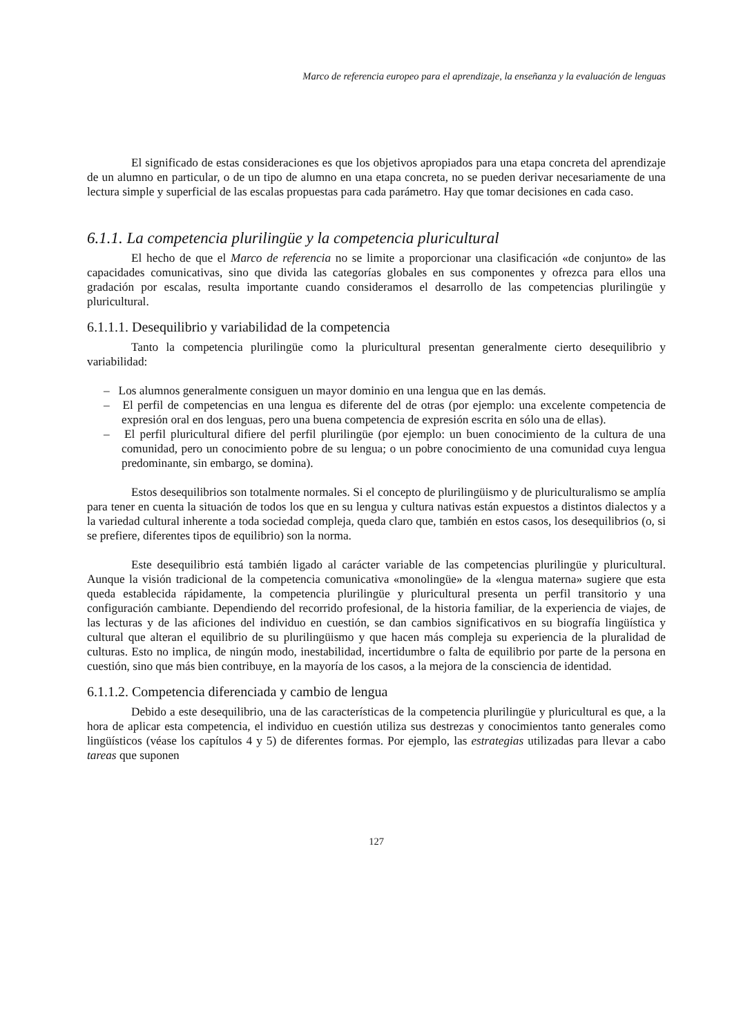Marco de referencia europeo para el aprendizaje, la enseñanza y la evaluación de lenguas
El significado de estas consideraciones es que los objetivos apropiados para una etapa concreta del aprendizaje de un alumno en particular, o de un tipo de alumno en una etapa concreta, no se pueden derivar necesariamente de una lectura simple y superficial de las escalas propuestas para cada parámetro. Hay que tomar decisiones en cada caso.
6.1.1. La competencia plurilingüe y la competencia pluricultural
El hecho de que el Marco de referencia no se limite a proporcionar una clasificación «de conjunto» de las capacidades comunicativas, sino que divida las categorías globales en sus componentes y ofrezca para ellos una gradación por escalas, resulta importante cuando consideramos el desarrollo de las competencias plurilingüe y pluricultural.
6.1.1.1. Desequilibrio y variabilidad de la competencia
Tanto la competencia plurilingüe como la pluricultural presentan generalmente cierto desequilibrio y variabilidad:
– Los alumnos generalmente consiguen un mayor dominio en una lengua que en las demás.
– El perfil de competencias en una lengua es diferente del de otras (por ejemplo: una excelente competencia de expresión oral en dos lenguas, pero una buena competencia de expresión escrita en sólo una de ellas).
– El perfil pluricultural difiere del perfil plurilingüe (por ejemplo: un buen conocimiento de la cultura de una comunidad, pero un conocimiento pobre de su lengua; o un pobre conocimiento de una comunidad cuya lengua predominante, sin embargo, se domina).
Estos desequilibrios son totalmente normales. Si el concepto de plurilingüismo y de pluriculturalismo se amplía para tener en cuenta la situación de todos los que en su lengua y cultura nativas están expuestos a distintos dialectos y a la variedad cultural inherente a toda sociedad compleja, queda claro que, también en estos casos, los desequilibrios (o, si se prefiere, diferentes tipos de equilibrio) son la norma.
Este desequilibrio está también ligado al carácter variable de las competencias plurilingüe y pluricultural. Aunque la visión tradicional de la competencia comunicativa «monolingüe» de la «lengua materna» sugiere que esta queda establecida rápidamente, la competencia plurilingüe y pluricultural presenta un perfil transitorio y una configuración cambiante. Dependiendo del recorrido profesional, de la historia familiar, de la experiencia de viajes, de las lecturas y de las aficiones del individuo en cuestión, se dan cambios significativos en su biografía lingüística y cultural que alteran el equilibrio de su plurilingüismo y que hacen más compleja su experiencia de la pluralidad de culturas. Esto no implica, de ningún modo, inestabilidad, incertidumbre o falta de equilibrio por parte de la persona en cuestión, sino que más bien contribuye, en la mayoría de los casos, a la mejora de la consciencia de identidad.
6.1.1.2. Competencia diferenciada y cambio de lengua
Debido a este desequilibrio, una de las características de la competencia plurilingüe y pluricultural es que, a la hora de aplicar esta competencia, el individuo en cuestión utiliza sus destrezas y conocimientos tanto generales como lingüísticos (véase los capítulos 4 y 5) de diferentes formas. Por ejemplo, las estrategias utilizadas para llevar a cabo tareas que suponen
127